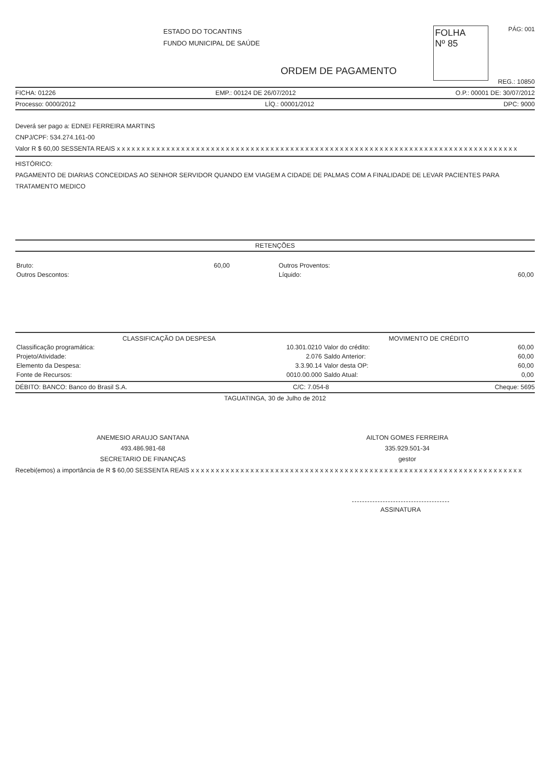ESTADO DO TOCANTINS
FUNDO MUNICIPAL DE SAÚDE
FOLHA
Nº 85
PÁG: 001
ORDEM DE PAGAMENTO
REG.: 10850
FICHA: 01226 EMP.: 00124 DE 26/07/2012 O.P.: 00001 DE: 30/07/2012
Processo: 0000/2012 LÍQ.: 00001/2012 DPC: 9000
Deverá ser pago a: EDNEI FERREIRA MARTINS
CNPJ/CPF: 534.274.161-00
Valor R $ 60,00 SESSENTA REAIS x x x x x x x x x x x x x x x x x x x x x x x x x x x x x x x x x x x x x x x x x x x x x x x x x x x x x x x x x x x x x x x x x x x x x x x x x x x x x x x x x
HISTÓRICO:
PAGAMENTO DE DIARIAS CONCEDIDAS AO SENHOR SERVIDOR QUANDO EM VIAGEM A CIDADE DE PALMAS COM A FINALIDADE DE LEVAR PACIENTES PARA TRATAMENTO MEDICO
RETENÇÕES
| Bruto: | 60,00 | Outros Proventos: | |
| Outros Descontos: | | Líquido: | 60,00 |
| CLASSIFICAÇÃO DA DESPESA | | MOVIMENTO DE CRÉDITO | |
| --- | --- | --- | --- |
| Classificação programática: | 10.301.0210 | Valor do crédito: | 60,00 |
| Projeto/Atividade: | 2.076 | Saldo Anterior: | 60,00 |
| Elemento da Despesa: | 3.3.90.14 | Valor desta OP: | 60,00 |
| Fonte de Recursos: | 0010.00.000 | Saldo Atual: | 0,00 |
DÉBITO: BANCO: Banco do Brasil S.A. C/C: 7.054-8 Cheque: 5695
TAGUATINGA, 30 de Julho de 2012
ANEMESIO ARAUJO SANTANA
493.486.981-68
SECRETARIO DE FINANÇAS
AILTON GOMES FERREIRA
335.929.501-34
gestor
Recebi(emos) a importância de R $ 60,00 SESSENTA REAIS x x x x x x x x x x x x x x x x x x x x x x x x x x x x x x x x x x x x x x x x x x x x x x x x x x x x x x x x x x x x x x x x x x x
ASSINATURA